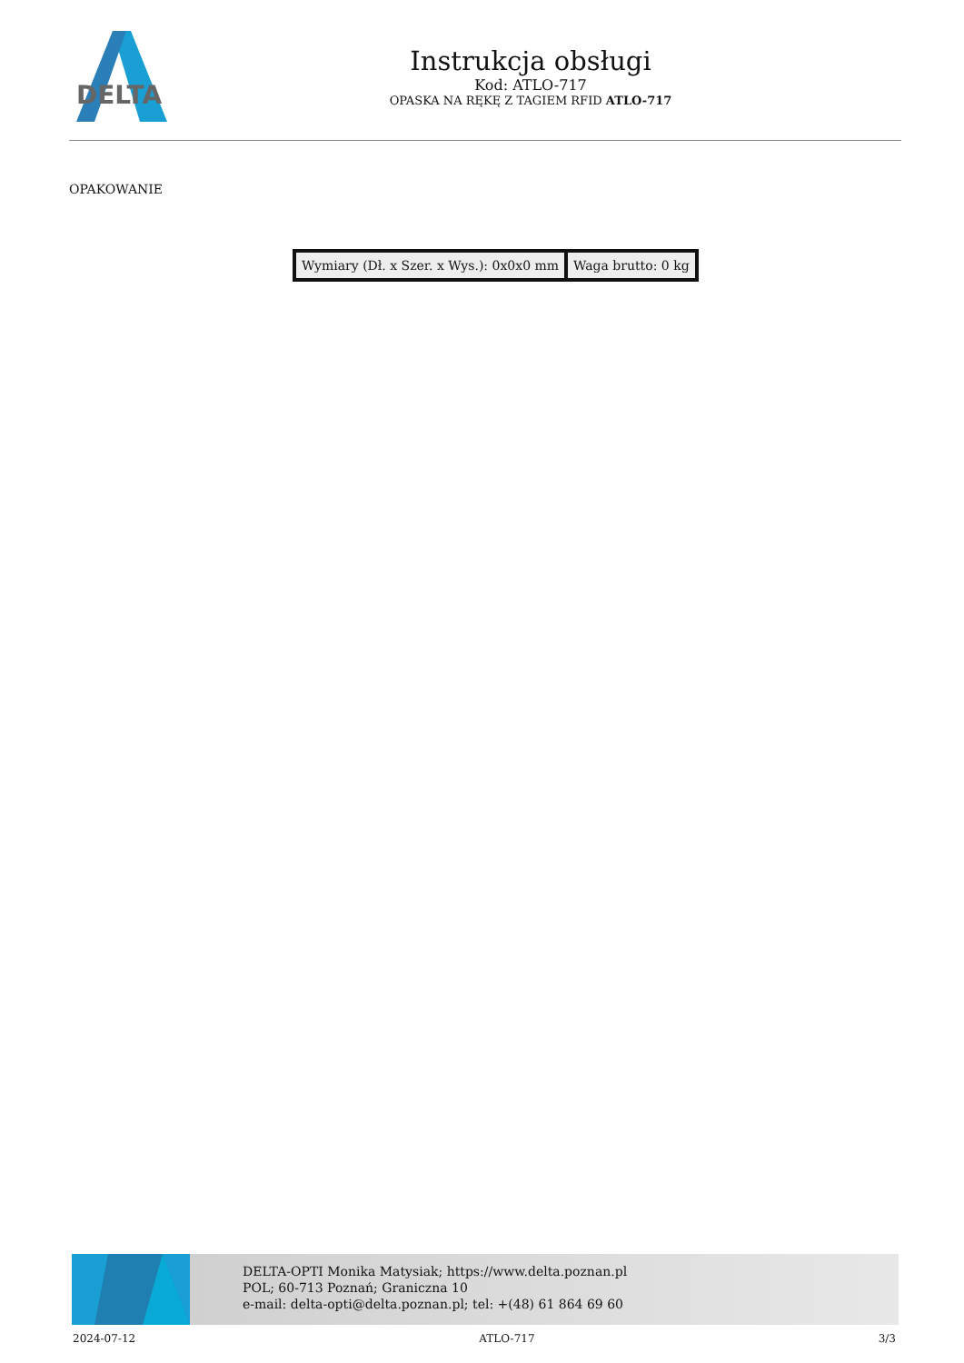DELTA
Instrukcja obsługi
Kod: ATLO-717
OPASKA NA RĘKĘ Z TAGIEM RFID ATLO-717
OPAKOWANIE
| Wymiary (Dł. x Szer. x Wys.): 0x0x0 mm | Waga brutto: 0 kg |
DELTA-OPTI Monika Matysiak; https://www.delta.poznan.pl
POL; 60-713 Poznań; Graniczna 10
e-mail: delta-opti@delta.poznan.pl; tel: +(48) 61 864 69 60
2024-07-12 ATLO-717 3/3